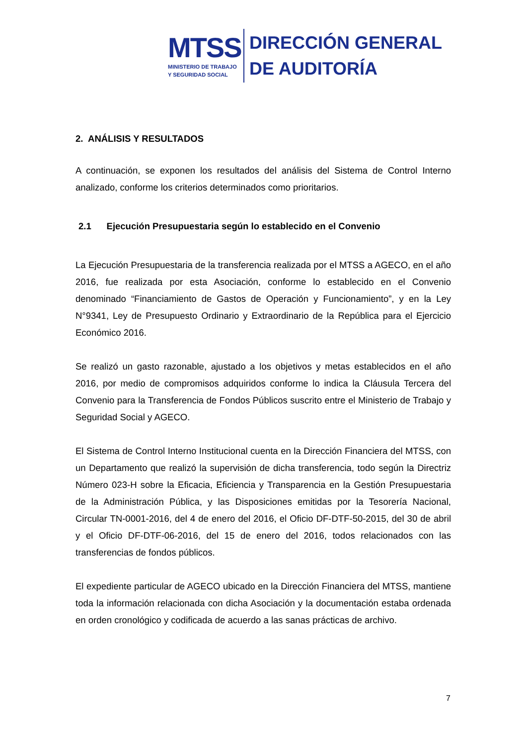MTSS
MINISTERIO DE TRABAJO
Y SEGURIDAD SOCIAL
DIRECCIÓN GENERAL
DE AUDITORÍA
2. ANÁLISIS Y RESULTADOS
A continuación, se exponen los resultados del análisis del Sistema de Control Interno analizado, conforme los criterios determinados como prioritarios.
2.1 Ejecución Presupuestaria según lo establecido en el Convenio
La Ejecución Presupuestaria de la transferencia realizada por el MTSS a AGECO, en el año 2016, fue realizada por esta Asociación, conforme lo establecido en el Convenio denominado “Financiamiento de Gastos de Operación y Funcionamiento”, y en la Ley N°9341, Ley de Presupuesto Ordinario y Extraordinario de la República para el Ejercicio Económico 2016.
Se realizó un gasto razonable, ajustado a los objetivos y metas establecidos en el año 2016, por medio de compromisos adquiridos conforme lo indica la Cláusula Tercera del Convenio para la Transferencia de Fondos Públicos suscrito entre el Ministerio de Trabajo y Seguridad Social y AGECO.
El Sistema de Control Interno Institucional cuenta en la Dirección Financiera del MTSS, con un Departamento que realizó la supervisión de dicha transferencia, todo según la Directriz Número 023-H sobre la Eficacia, Eficiencia y Transparencia en la Gestión Presupuestaria de la Administración Pública, y las Disposiciones emitidas por la Tesorería Nacional, Circular TN-0001-2016, del 4 de enero del 2016, el Oficio DF-DTF-50-2015, del 30 de abril y el Oficio DF-DTF-06-2016, del 15 de enero del 2016, todos relacionados con las transferencias de fondos públicos.
El expediente particular de AGECO ubicado en la Dirección Financiera del MTSS, mantiene toda la información relacionada con dicha Asociación y la documentación estaba ordenada en orden cronológico y codificada de acuerdo a las sanas prácticas de archivo.
7